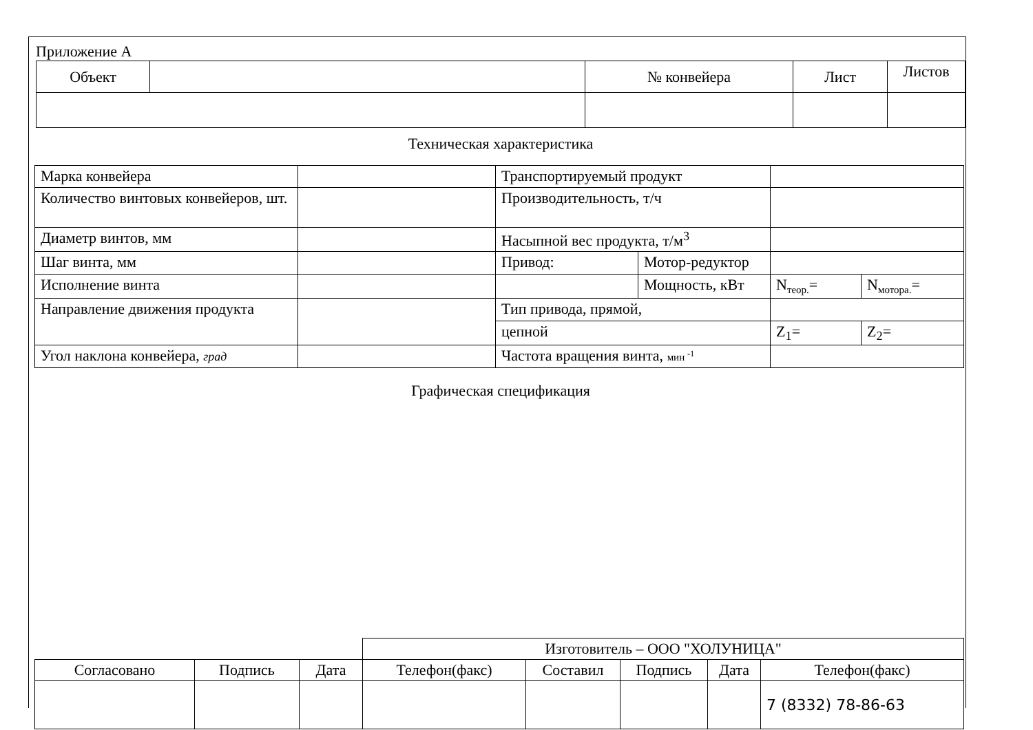Приложение А
| Объект | | № конвейера | Лист | Листов |
Техническая характеристика
| Марка конвейера | | Транспортируемый продукт | | | |
| Количество винтовых конвейеров, шт. | | Производительность, т/ч | | | |
| Диаметр винтов, мм | | Насыпной вес продукта, т/м<sup>3</sup> | | | |
| Шаг винта, мм | | Привод: | Мотор-редуктор | | |
| Исполнение винта | | | Мощность, кВт | N<sub>теор.</sub>= | N<sub>мотора.</sub>= |
| Направление движения продукта | | Тип привода, прямой, | | | |
| | | цепной | | Z<sub>1</sub>= | Z<sub>2</sub>= |
| Угол наклона конвейера, град | | Частота вращения винта, мин <sup>-1</sup> | | | |
Графическая спецификация
| | | | Изготовитель – ООО "ХОЛУНИЦА" | | | | |
| Согласовано | Подпись | Дата | Телефон(факс) | Составил | Подпись | Дата | Телефон(факс) |
| | | | | | | | 7 (8332) 78-86-63 |